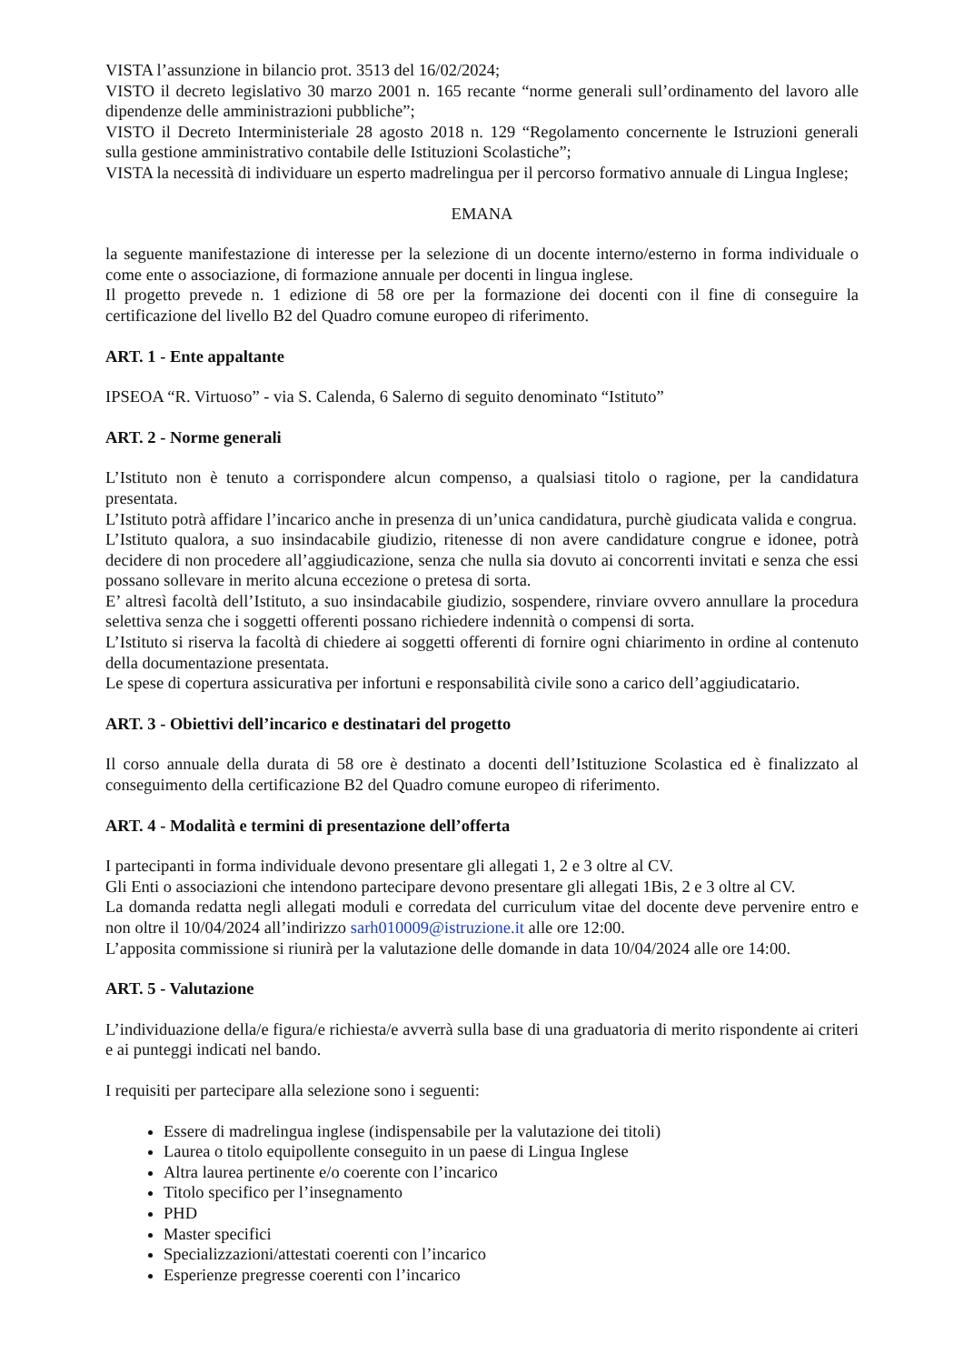VISTA l’assunzione in bilancio prot. 3513 del 16/02/2024;
VISTO il decreto legislativo 30 marzo 2001 n. 165 recante “norme generali sull’ordinamento del lavoro alle dipendenze delle amministrazioni pubbliche”;
VISTO il Decreto Interministeriale 28 agosto 2018 n. 129 “Regolamento concernente le Istruzioni generali sulla gestione amministrativo contabile delle Istituzioni Scolastiche”;
VISTA la necessità di individuare un esperto madrelingua per il percorso formativo annuale di Lingua Inglese;
EMANA
la seguente manifestazione di interesse per la selezione di un docente interno/esterno in forma individuale o come ente o associazione, di formazione annuale per docenti in lingua inglese.
Il progetto prevede n. 1 edizione di 58 ore per la formazione dei docenti con il fine di conseguire la certificazione del livello B2 del Quadro comune europeo di riferimento.
ART. 1 - Ente appaltante
IPSEOA “R. Virtuoso” - via S. Calenda, 6 Salerno di seguito denominato “Istituto”
ART. 2 - Norme generali
L’Istituto non è tenuto a corrispondere alcun compenso, a qualsiasi titolo o ragione, per la candidatura presentata.
L’Istituto potrà affidare l’incarico anche in presenza di un’unica candidatura, purchè giudicata valida e congrua.
L’Istituto qualora, a suo insindacabile giudizio, ritenesse di non avere candidature congrue e idonee, potrà decidere di non procedere all’aggiudicazione, senza che nulla sia dovuto ai concorrenti invitati e senza che essi possano sollevare in merito alcuna eccezione o pretesa di sorta.
E’ altresì facoltà dell’Istituto, a suo insindacabile giudizio, sospendere, rinviare ovvero annullare la procedura selettiva senza che i soggetti offerenti possano richiedere indennità o compensi di sorta.
L’Istituto si riserva la facoltà di chiedere ai soggetti offerenti di fornire ogni chiarimento in ordine al contenuto della documentazione presentata.
Le spese di copertura assicurativa per infortuni e responsabilità civile sono a carico dell’aggiudicatario.
ART. 3 - Obiettivi dell’incarico e destinatari del progetto
Il corso annuale della durata di 58 ore è destinato a docenti dell’Istituzione Scolastica ed è finalizzato al conseguimento della certificazione B2 del Quadro comune europeo di riferimento.
ART. 4 - Modalità e termini di presentazione dell’offerta
I partecipanti in forma individuale devono presentare gli allegati 1, 2 e 3 oltre al CV.
Gli Enti o associazioni che intendono partecipare devono presentare gli allegati 1Bis, 2 e 3 oltre al CV.
La domanda redatta negli allegati moduli e corredata del curriculum vitae del docente deve pervenire entro e non oltre il 10/04/2024 all’indirizzo sarh010009@istruzione.it alle ore 12:00.
L’apposita commissione si riunirà per la valutazione delle domande in data 10/04/2024 alle ore 14:00.
ART. 5 - Valutazione
L’individuazione della/e figura/e richiesta/e avverrà sulla base di una graduatoria di merito rispondente ai criteri e ai punteggi indicati nel bando.
I requisiti per partecipare alla selezione sono i seguenti:
Essere di madrelingua inglese (indispensabile per la valutazione dei titoli)
Laurea o titolo equipollente conseguito in un paese di Lingua Inglese
Altra laurea pertinente e/o coerente con l’incarico
Titolo specifico per l’insegnamento
PHD
Master specifici
Specializzazioni/attestati coerenti con l’incarico
Esperienze pregresse coerenti con l’incarico